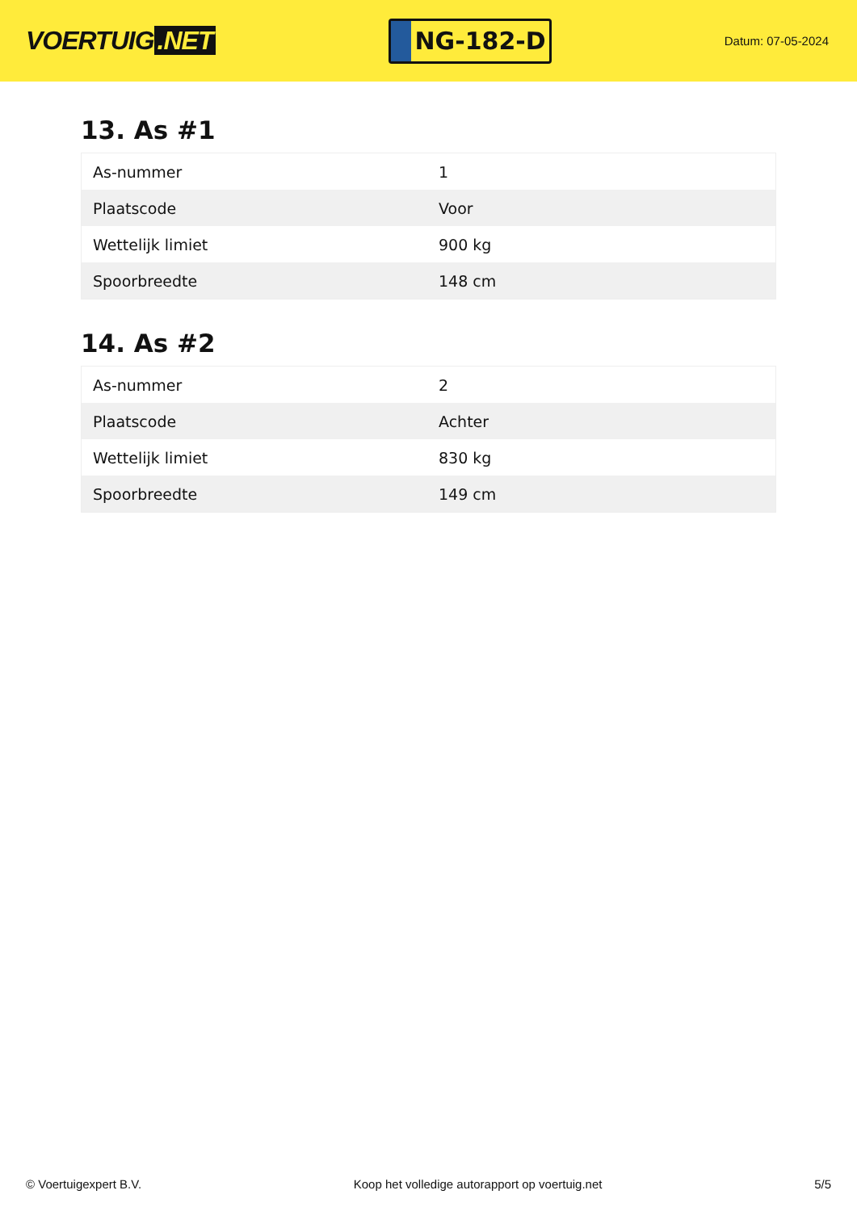VOERTUIG.NET
NG-182-D
Datum: 07-05-2024
13. As #1
| As-nummer | 1 |
| Plaatscode | Voor |
| Wettelijk limiet | 900 kg |
| Spoorbreedte | 148 cm |
14. As #2
| As-nummer | 2 |
| Plaatscode | Achter |
| Wettelijk limiet | 830 kg |
| Spoorbreedte | 149 cm |
© Voertuigexpert B.V. Koop het volledige autorapport op voertuig.net 5/5